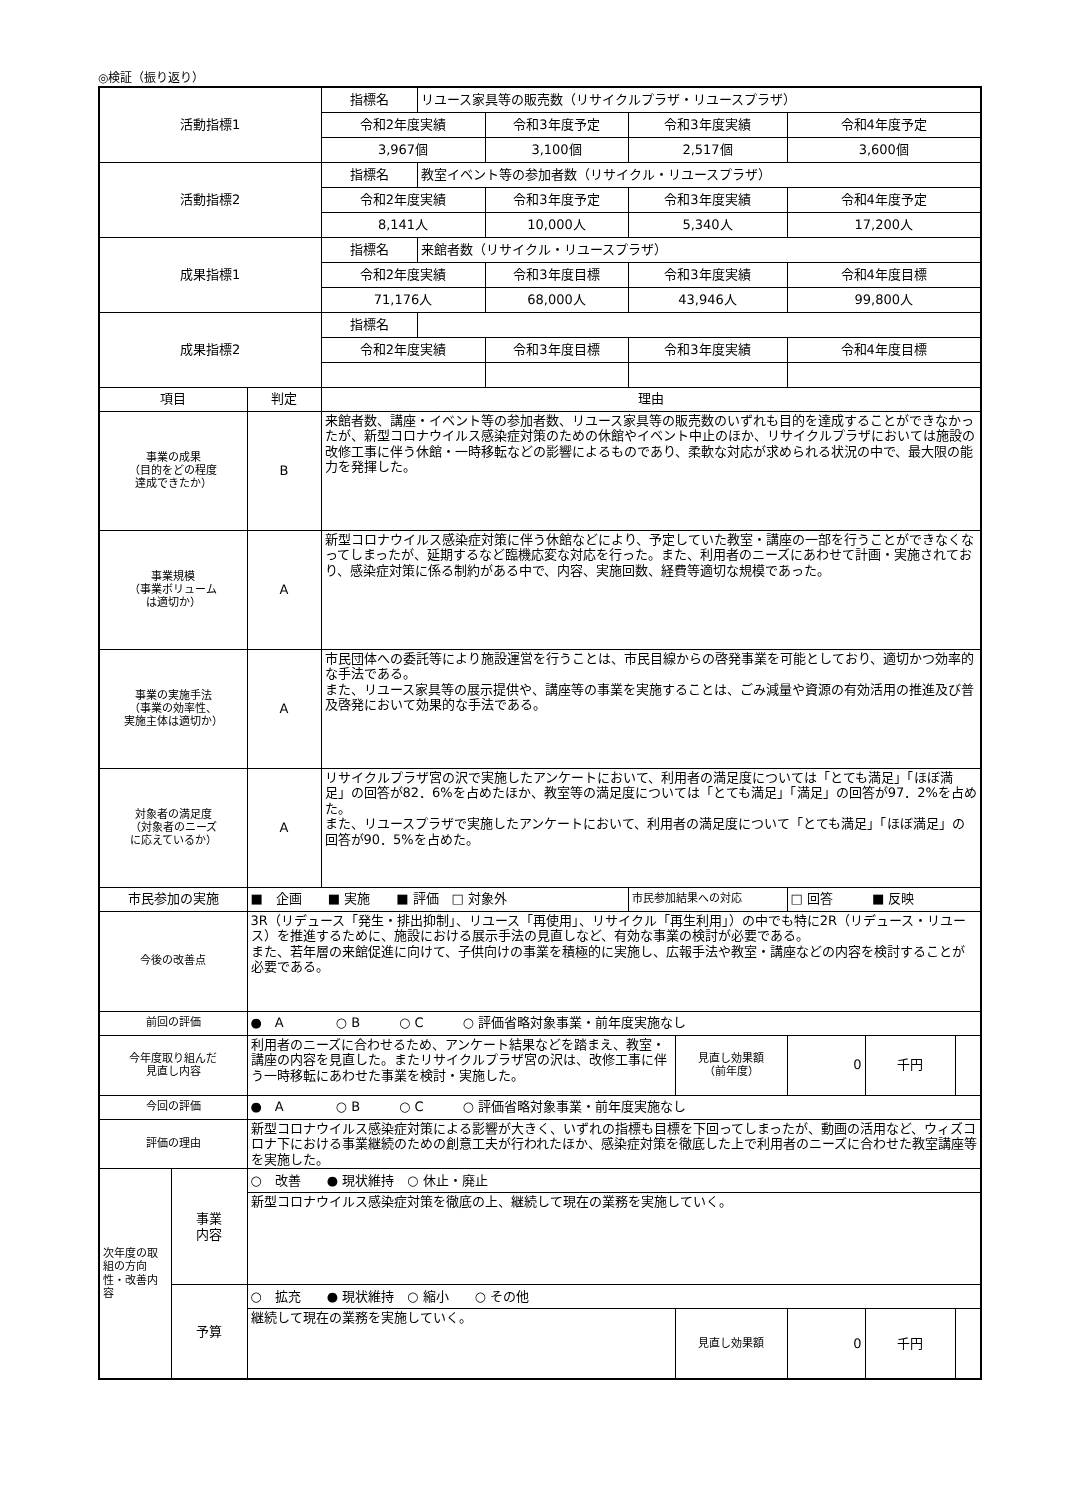◎検証（振り返り）
| 活動指標1 | | | 指標名 | リユース家具等の販売数（リサイクルプラザ・リユースプラザ） | | | | | | |
| | | | 令和2年度実績 | | 令和3年度予定 | 令和3年度実績 | | 令和4年度予定 | | |
| | | | 3,967個 | | 3,100個 | 2,517個 | | 3,600個 | | |
| 活動指標2 | | | 指標名 | 教室イベント等の参加者数（リサイクル・リユースプラザ） | | | | | | |
| | | | 令和2年度実績 | | 令和3年度予定 | 令和3年度実績 | | 令和4年度予定 | | |
| | | | 8,141人 | | 10,000人 | 5,340人 | | 17,200人 | | |
| 成果指標1 | | | 指標名 | 来館者数（リサイクル・リユースプラザ） | | | | | | |
| | | | 令和2年度実績 | | 令和3年度目標 | 令和3年度実績 | | 令和4年度目標 | | |
| | | | 71,176人 | | 68,000人 | 43,946人 | | 99,800人 | | |
| 成果指標2 | | | 指標名 | | | | | | | |
| | | | 令和2年度実績 | | 令和3年度目標 | 令和3年度実績 | | 令和4年度目標 | | |
| 項目 | | 判定 | 理由 | | | | | | | |
| 事業の成果 （目的をどの程度 達成できたか） | | B | 来館者数、講座・イベント等の参加者数、リユース家具等の販売数のいずれも目的を達成することができなかったが、新型コロナウイルス感染症対策のための休館やイベント中止のほか、リサイクルプラザにおいては施設の改修工事に伴う休館・一時移転などの影響によるものであり、柔軟な対応が求められる状況の中で、最大限の能力を発揮した。 | | | | | | | |
| 事業規模 （事業ボリューム は適切か） | | A | 新型コロナウイルス感染症対策に伴う休館などにより、予定していた教室・講座の一部を行うことができなくなってしまったが、延期するなど臨機応変な対応を行った。また、利用者のニーズにあわせて計画・実施されており、感染症対策に係る制約がある中で、内容、実施回数、経費等適切な規模であった。 | | | | | | | |
| 事業の実施手法 （事業の効率性、 実施主体は適切か） | | A | 市民団体への委託等により施設運営を行うことは、市民目線からの啓発事業を可能としており、適切かつ効率的な手法である。 また、リユース家具等の展示提供や、講座等の事業を実施することは、ごみ減量や資源の有効活用の推進及び普及啓発において効果的な手法である。 | | | | | | | |
| 対象者の満足度 （対象者のニーズ に応えているか） | | A | リサイクルプラザ宮の沢で実施したアンケートにおいて、利用者の満足度については「とても満足」「ほぼ満足」の回答が82．6%を占めたほか、教室等の満足度については「とても満足」「満足」の回答が97．2%を占めた。 また、リユースプラザで実施したアンケートにおいて、利用者の満足度について「とても満足」「ほぼ満足」の回答が90．5%を占めた。 | | | | | | | |
| 市民参加の実施 | | ■ 企画 ■ 実施 ■ 評価 □ 対象外 | | | | 市民参加結果への対応 | | □ 回答 ■ 反映 | | |
| 今後の改善点 | | 3R（リデュース「発生・排出抑制」、リユース「再使用」、リサイクル「再生利用」）の中でも特に2R（リデュース・リユース）を推進するために、施設における展示手法の見直しなど、有効な事業の検討が必要である。 また、若年層の来館促進に向けて、子供向けの事業を積極的に実施し、広報手法や教室・講座などの内容を検討することが必要である。 | | | | | | | | |
| 前回の評価 | | ● A ○ B ○ C ○ 評価省略対象事業・前年度実施なし | | | | | | | | |
| 今年度取り組んだ 見直し内容 | | 利用者のニーズに合わせるため、アンケート結果などを踏まえ、教室・講座の内容を見直した。またリサイクルプラザ宮の沢は、改修工事に伴う一時移転にあわせた事業を検討・実施した。 | | | | | 見直し効果額 （前年度） | 0 | | 千円 |
| 今回の評価 | | ● A ○ B ○ C ○ 評価省略対象事業・前年度実施なし | | | | | | | | |
| 評価の理由 | | 新型コロナウイルス感染症対策による影響が大きく、いずれの指標も目標を下回ってしまったが、動画の活用など、ウィズコロナ下における事業継続のための創意工夫が行われたほか、感染症対策を徹底した上で利用者のニーズに合わせた教室講座等を実施した。 | | | | | | | | |
| 次年度の取組の方向性・改善内容 | 事業 内容 | ○ 改善 ● 現状維持 ○ 休止・廃止 | | | | | | | | |
| | | 新型コロナウイルス感染症対策を徹底の上、継続して現在の業務を実施していく。 | | | | | | | | |
| | 予算 | ○ 拡充 ● 現状維持 ○ 縮小 ○ その他 | | | | | | | | |
| | | 継続して現在の業務を実施していく。 | | | | | 見直し効果額 | 0 | 千円 | |